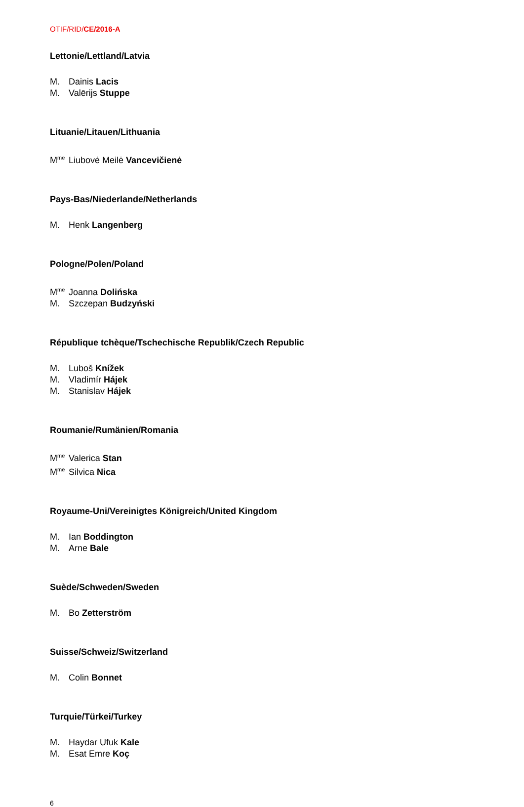OTIF/RID/CE/2016-A
Lettonie/Lettland/Latvia
M. Dainis Lacis
M. Valērijs Stuppe
Lituanie/Litauen/Lithuania
M<sup>me</sup> Liubovė Meilė Vancevičienė
Pays-Bas/Niederlande/Netherlands
M. Henk Langenberg
Pologne/Polen/Poland
M<sup>me</sup> Joanna Dolińska
M. Szczepan Budzyński
République tchèque/Tschechische Republik/Czech Republic
M. Luboš Knížek
M. Vladimír Hájek
M. Stanislav Hájek
Roumanie/Rumänien/Romania
M<sup>me</sup> Valerica Stan
M<sup>me</sup> Silvica Nica
Royaume-Uni/Vereinigtes Königreich/United Kingdom
M. Ian Boddington
M. Arne Bale
Suède/Schweden/Sweden
M. Bo Zetterström
Suisse/Schweiz/Switzerland
M. Colin Bonnet
Turquie/Türkei/Turkey
M. Haydar Ufuk Kale
M. Esat Emre Koç
6